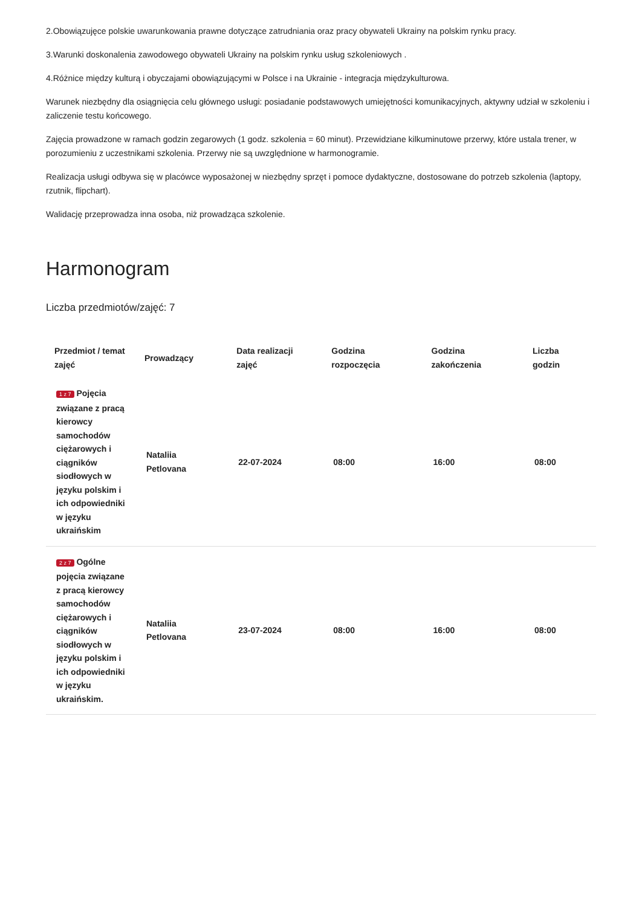2.Obowiązujęce polskie uwarunkowania prawne dotyczące zatrudniania oraz pracy obywateli Ukrainy na polskim rynku pracy.
3.Warunki doskonalenia zawodowego obywateli Ukrainy na polskim rynku usług szkoleniowych .
4.Różnice między kulturą i obyczajami obowiązującymi w Polsce i na Ukrainie - integracja międzykulturowa.
Warunek niezbędny dla osiągnięcia celu głównego usługi: posiadanie podstawowych umiejętności komunikacyjnych, aktywny udział w szkoleniu i zaliczenie testu końcowego.
Zajęcia prowadzone w ramach godzin zegarowych (1 godz. szkolenia = 60 minut). Przewidziane kilkuminutowe przerwy, które ustala trener, w porozumieniu z uczestnikami szkolenia. Przerwy nie są uwzględnione w harmonogramie.
Realizacja usługi odbywa się w placówce wyposażonej w niezbędny sprzęt i pomoce dydaktyczne, dostosowane do potrzeb szkolenia (laptopy, rzutnik, flipchart).
Walidację przeprowadza inna osoba, niż prowadząca szkolenie.
Harmonogram
Liczba przedmiotów/zajęć: 7
| Przedmiot / temat zajęć | Prowadzący | Data realizacji zajęć | Godzina rozpoczęcia | Godzina zakończenia | Liczba godzin |
| --- | --- | --- | --- | --- | --- |
| 1 z 7 Pojęcia związane z pracą kierowcy samochodów ciężarowych i ciągników siodłowych w języku polskim i ich odpowiedniki w języku ukraińskim | Nataliia Petlovana | 22-07-2024 | 08:00 | 16:00 | 08:00 |
| 2 z 7 Ogólne pojęcia związane z pracą kierowcy samochodów ciężarowych i ciągników siodłowych w języku polskim i ich odpowiedniki w języku ukraińskim. | Nataliia Petlovana | 23-07-2024 | 08:00 | 16:00 | 08:00 |